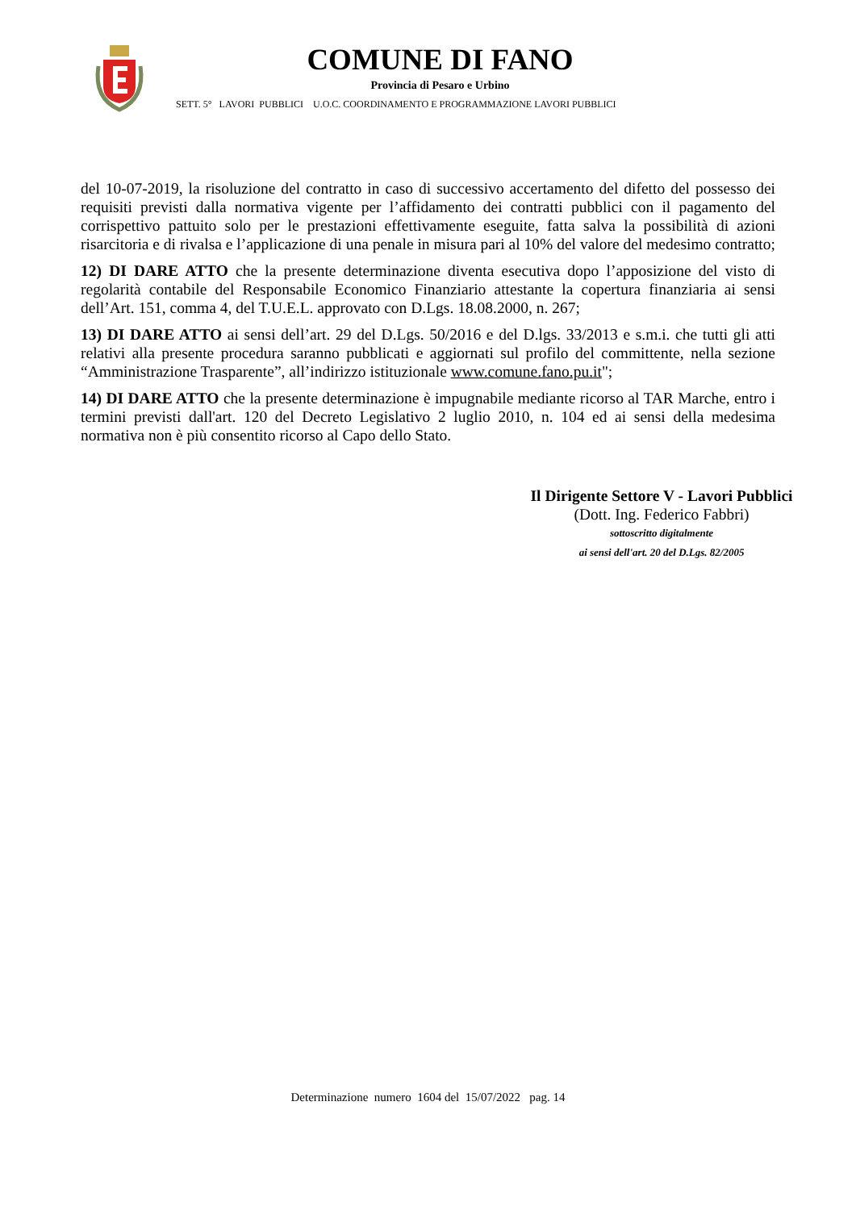COMUNE DI FANO
Provincia di Pesaro e Urbino
SETT. 5° LAVORI PUBBLICI U.O.C. COORDINAMENTO E PROGRAMMAZIONE LAVORI PUBBLICI
del 10-07-2019, la risoluzione del contratto in caso di successivo accertamento del difetto del possesso dei requisiti previsti dalla normativa vigente per l’affidamento dei contratti pubblici con il pagamento del corrispettivo pattuito solo per le prestazioni effettivamente eseguite, fatta salva la possibilità di azioni risarcitoria e di rivalsa e l’applicazione di una penale in misura pari al 10% del valore del medesimo contratto;
12) DI DARE ATTO che la presente determinazione diventa esecutiva dopo l’apposizione del visto di regolarità contabile del Responsabile Economico Finanziario attestante la copertura finanziaria ai sensi dell’Art. 151, comma 4, del T.U.E.L. approvato con D.Lgs. 18.08.2000, n. 267;
13) DI DARE ATTO ai sensi dell’art. 29 del D.Lgs. 50/2016 e del D.lgs. 33/2013 e s.m.i. che tutti gli atti relativi alla presente procedura saranno pubblicati e aggiornati sul profilo del committente, nella sezione “Amministrazione Trasparente”, all’indirizzo istituzionale www.comune.fano.pu.it";
14) DI DARE ATTO che la presente determinazione è impugnabile mediante ricorso al TAR Marche, entro i termini previsti dall'art. 120 del Decreto Legislativo 2 luglio 2010, n. 104 ed ai sensi della medesima normativa non è più consentito ricorso al Capo dello Stato.
Il Dirigente Settore V - Lavori Pubblici
(Dott. Ing. Federico Fabbri)
sottoscritto digitalmente
ai sensi dell'art. 20 del D.Lgs. 82/2005
Determinazione numero 1604 del 15/07/2022 pag. 14